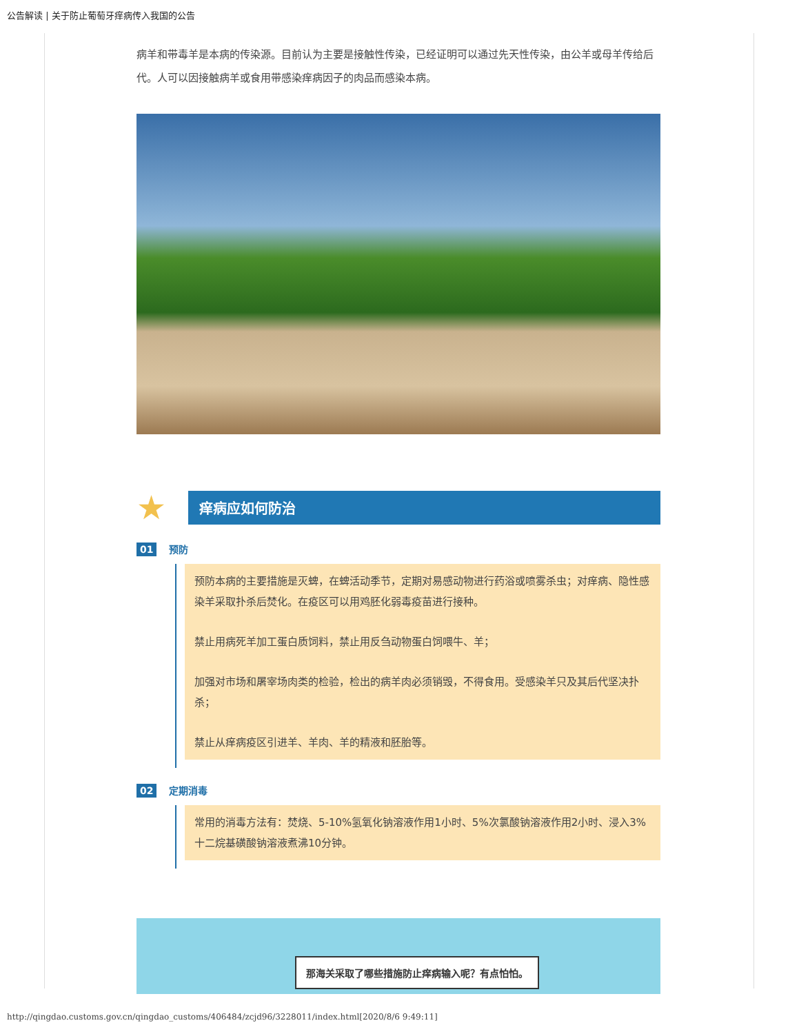公告解读 | 关于防止葡萄牙痒病传入我国的公告
病羊和带毒羊是本病的传染源。目前认为主要是接触性传染，已经证明可以通过先天性传染，由公羊或母羊传给后代。人可以因接触病羊或食用带感染痒病因子的肉品而感染本病。
★ 痒病应如何防治
01 预防
预防本病的主要措施是灭蜱，在蜱活动季节，定期对易感动物进行药浴或喷雾杀虫；对痒病、隐性感染羊采取扑杀后焚化。在疫区可以用鸡胚化弱毒疫苗进行接种。
禁止用病死羊加工蛋白质饲料，禁止用反刍动物蛋白饲喂牛、羊；
加强对市场和屠宰场肉类的检验，检出的病羊肉必须销毁，不得食用。受感染羊只及其后代坚决扑杀；
禁止从痒病疫区引进羊、羊肉、羊的精液和胚胎等。
02 定期消毒
常用的消毒方法有：焚烧、5-10%氢氧化钠溶液作用1小时、5%次氯酸钠溶液作用2小时、浸入3%十二烷基磺酸钠溶液煮沸10分钟。
那海关采取了哪些措施防止痒病输入呢？有点怕怕。
http://qingdao.customs.gov.cn/qingdao_customs/406484/zcjd96/3228011/index.html[2020/8/6 9:49:11]